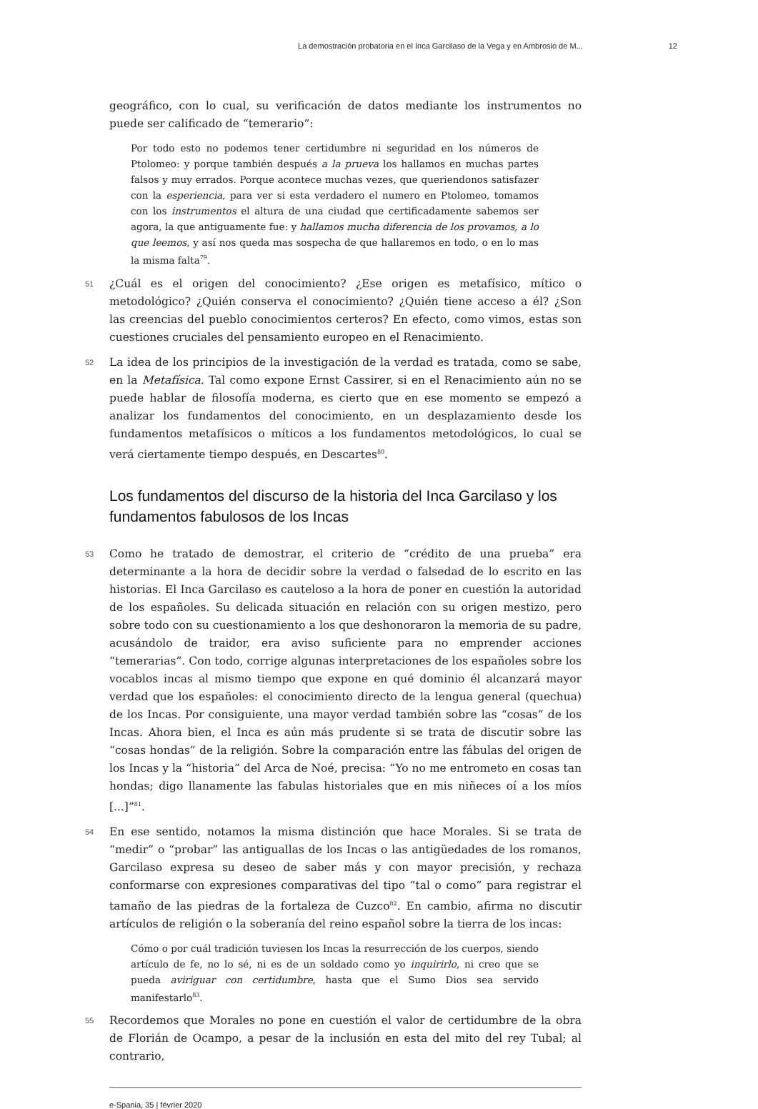La demostración probatoria en el Inca Garcilaso de la Vega y en Ambrosio de M... 12
geográfico, con lo cual, su verificación de datos mediante los instrumentos no puede ser calificado de “temerario”:
Por todo esto no podemos tener certidumbre ni seguridad en los números de Ptolomeo: y porque también después a la prueva los hallamos en muchas partes falsos y muy errados. Porque acontece muchas vezes, que queriendonos satisfazer con la esperiencia, para ver si esta verdadero el numero en Ptolomeo, tomamos con los instrumentos el altura de una ciudad que certificadamente sabemos ser agora, la que antiguamente fue: y hallamos mucha diferencia de los provamos, a lo que leemos, y así nos queda mas sospecha de que hallaremos en todo, o en lo mas la misma falta<sup>79</sup>.
51 ¿Cuál es el origen del conocimiento? ¿Ese origen es metafísico, mítico o metodológico? ¿Quién conserva el conocimiento? ¿Quién tiene acceso a él? ¿Son las creencias del pueblo conocimientos certeros? En efecto, como vimos, estas son cuestiones cruciales del pensamiento europeo en el Renacimiento.
52 La idea de los principios de la investigación de la verdad es tratada, como se sabe, en la Metafísica. Tal como expone Ernst Cassirer, si en el Renacimiento aún no se puede hablar de filosofía moderna, es cierto que en ese momento se empezó a analizar los fundamentos del conocimiento, en un desplazamiento desde los fundamentos metafísicos o míticos a los fundamentos metodológicos, lo cual se verá ciertamente tiempo después, en Descartes<sup>80</sup>.
Los fundamentos del discurso de la historia del Inca Garcilaso y los fundamentos fabulosos de los Incas
53 Como he tratado de demostrar, el criterio de “crédito de una prueba” era determinante a la hora de decidir sobre la verdad o falsedad de lo escrito en las historias. El Inca Garcilaso es cauteloso a la hora de poner en cuestión la autoridad de los españoles. Su delicada situación en relación con su origen mestizo, pero sobre todo con su cuestionamiento a los que deshonoraron la memoria de su padre, acusándolo de traidor, era aviso suficiente para no emprender acciones “temerarias”. Con todo, corrige algunas interpretaciones de los españoles sobre los vocablos incas al mismo tiempo que expone en qué dominio él alcanzará mayor verdad que los españoles: el conocimiento directo de la lengua general (quechua) de los Incas. Por consiguiente, una mayor verdad también sobre las “cosas” de los Incas. Ahora bien, el Inca es aún más prudente si se trata de discutir sobre las “cosas hondas” de la religión. Sobre la comparación entre las fábulas del origen de los Incas y la “historia” del Arca de Noé, precisa: “Yo no me entrometo en cosas tan hondas; digo llanamente las fabulas historiales que en mis niñeces oí a los míos [...]”<sup>81</sup>.
54 En ese sentido, notamos la misma distinción que hace Morales. Si se trata de “medir” o “probar” las antiguallas de los Incas o las antigüedades de los romanos, Garcilaso expresa su deseo de saber más y con mayor precisión, y rechaza conformarse con expresiones comparativas del tipo “tal o como” para registrar el tamaño de las piedras de la fortaleza de Cuzco<sup>82</sup>. En cambio, afirma no discutir artículos de religión o la soberanía del reino español sobre la tierra de los incas:
Cómo o por cuál tradición tuviesen los Incas la resurrección de los cuerpos, siendo artículo de fe, no lo sé, ni es de un soldado como yo inquirirlo, ni creo que se pueda aviriguar con certidumbre, hasta que el Sumo Dios sea servido manifestarlo<sup>83</sup>.
55 Recordemos que Morales no pone en cuestión el valor de certidumbre de la obra de Florián de Ocampo, a pesar de la inclusión en esta del mito del rey Tubal; al contrario,
e-Spania, 35 | février 2020